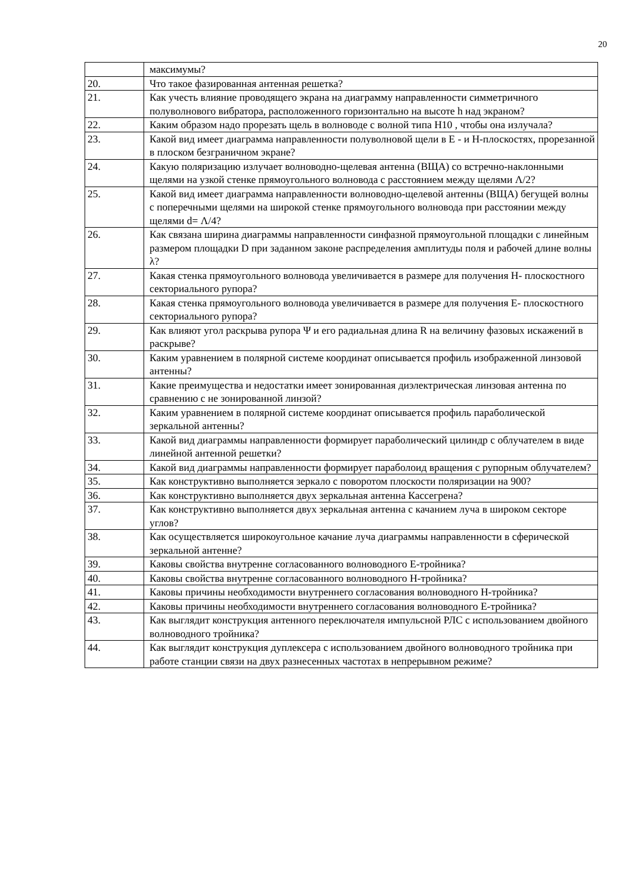20
| | максимумы? |
| 20. | Что такое фазированная антенная решетка? |
| 21. | Как учесть влияние проводящего экрана на диаграмму направленности симметричного полуволнового вибратора, расположенного горизонтально на высоте h над экраном? |
| 22. | Каким образом надо прорезать щель в волноводе с волной типа Н10 , чтобы она излучала? |
| 23. | Какой вид имеет диаграмма направленности полуволновой щели в Е - и Н-плоскостях, прорезанной в плоском безграничном экране? |
| 24. | Какую поляризацию излучает волноводно-щелевая антенна (ВЩА) со встречно-наклонными щелями на узкой стенке прямоугольного волновода с расстоянием между щелями Λ/2? |
| 25. | Какой вид имеет диаграмма направленности волноводно-щелевой антенны (ВЩА) бегущей волны с поперечными щелями на широкой стенке прямоугольного волновода при расстоянии между щелями d= Λ/4? |
| 26. | Как связана ширина диаграммы направленности синфазной прямоугольной площадки с линейным размером площадки D при заданном законе распределения амплитуды поля и рабочей длине волны λ? |
| 27. | Какая стенка прямоугольного волновода увеличивается в размере для получения Н- плоскостного секториального рупора? |
| 28. | Какая стенка прямоугольного волновода увеличивается в размере для получения Е- плоскостного секториального рупора? |
| 29. | Как влияют угол раскрыва рупора Ψ и его радиальная длина R на величину фазовых искажений в раскрыве? |
| 30. | Каким уравнением в полярной системе координат описывается профиль изображенной линзовой антенны? |
| 31. | Какие преимущества и недостатки имеет зонированная диэлектрическая линзовая антенна по сравнению с не зонированной линзой? |
| 32. | Каким уравнением в полярной системе координат описывается профиль параболической зеркальной антенны? |
| 33. | Какой вид диаграммы направленности формирует параболический цилиндр с облучателем в виде линейной антенной решетки? |
| 34. | Какой вид диаграммы направленности формирует параболоид вращения с рупорным облучателем? |
| 35. | Как конструктивно выполняется зеркало с поворотом плоскости поляризации на 900? |
| 36. | Как конструктивно выполняется двух зеркальная антенна Кассегрена? |
| 37. | Как конструктивно выполняется двух зеркальная антенна с качанием луча в широком секторе углов? |
| 38. | Как осуществляется широкоугольное качание луча диаграммы направленности в сферической зеркальной антенне? |
| 39. | Каковы свойства внутренне согласованного волноводного Е-тройника? |
| 40. | Каковы свойства внутренне согласованного волноводного Н-тройника? |
| 41. | Каковы причины необходимости внутреннего согласования волноводного Н-тройника? |
| 42. | Каковы причины необходимости внутреннего согласования волноводного Е-тройника? |
| 43. | Как выглядит конструкция антенного переключателя импульсной РЛС с использованием двойного волноводного тройника? |
| 44. | Как выглядит конструкция дуплексера с использованием двойного волноводного тройника при работе станции связи на двух разнесенных частотах в непрерывном режиме? |